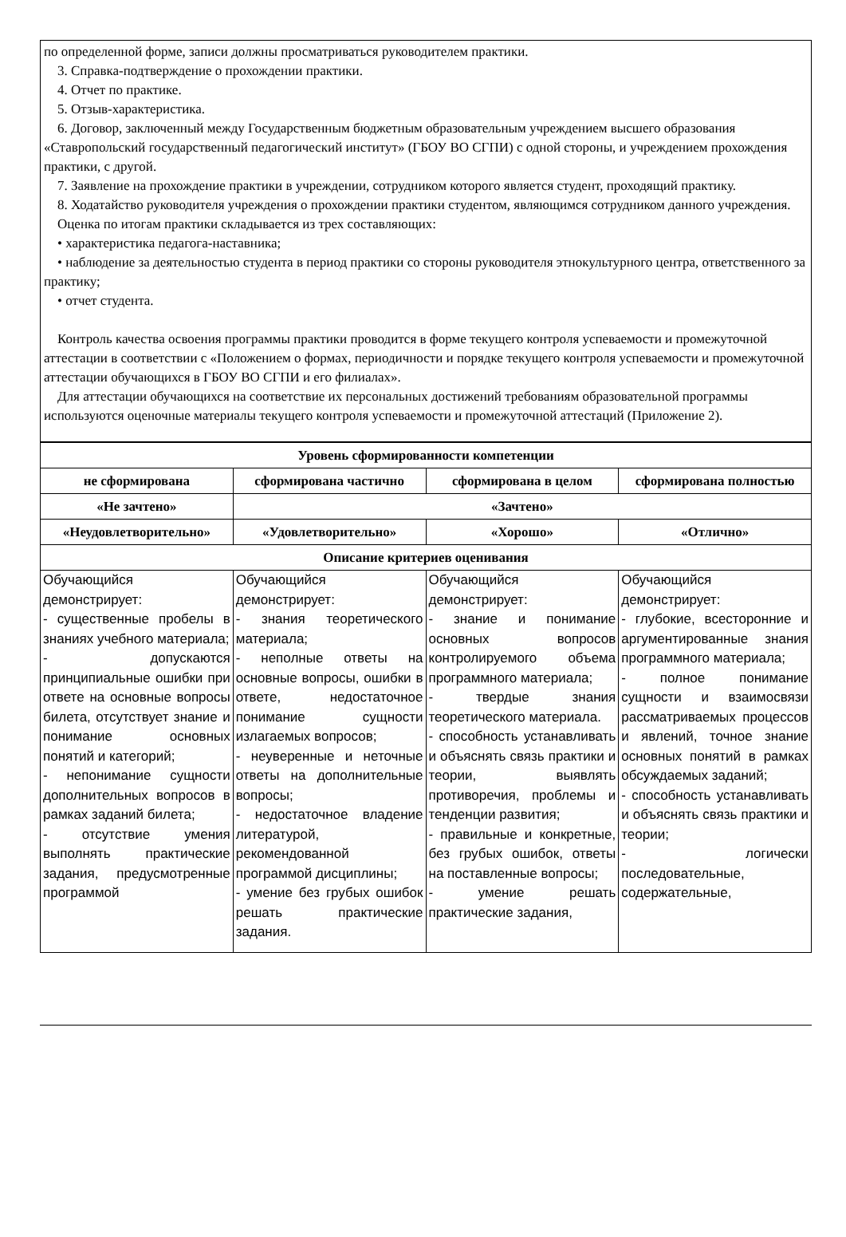по определенной форме, записи должны просматриваться руководителем практики.
3. Справка-подтверждение о прохождении практики.
4. Отчет по практике.
5. Отзыв-характеристика.
6. Договор, заключенный между Государственным бюджетным образовательным учреждением высшего образования «Ставропольский государственный педагогический институт» (ГБОУ ВО СГПИ) с одной стороны, и учреждением прохождения практики, с другой.
7. Заявление на прохождение практики в учреждении, сотрудником которого является студент, проходящий практику.
8. Ходатайство руководителя учреждения о прохождении практики студентом, являющимся сотрудником данного учреждения.
Оценка по итогам практики складывается из трех составляющих:
• характеристика педагога-наставника;
• наблюдение за деятельностью студента в период практики со стороны руководителя этнокультурного центра, ответственного за практику;
• отчет студента.
Контроль качества освоения программы практики проводится в форме текущего контроля успеваемости и промежуточной аттестации в соответствии с «Положением о формах, периодичности и порядке текущего контроля успеваемости и промежуточной аттестации обучающихся в ГБОУ ВО СГПИ и его филиалах».
Для аттестации обучающихся на соответствие их персональных достижений требованиям образовательной программы используются оценочные материалы текущего контроля успеваемости и промежуточной аттестаций (Приложение 2).
| Уровень сформированности компетенции | | | |
| --- | --- | --- | --- |
| не сформирована | сформирована частично | сформирована в целом | сформирована полностью |
| «Не зачтено» | «Зачтено» | | |
| «Неудовлетворительно» | «Удовлетворительно» | «Хорошо» | «Отлично» |
| Описание критериев оценивания | | | |
| Обучающийся демонстрирует: - существенные пробелы в знаниях учебного материала; - допускаются принципиальные ошибки при ответе на основные вопросы билета, отсутствует знание и понимание основных понятий и категорий; - непонимание сущности дополнительных вопросов в рамках заданий билета; - отсутствие умения выполнять практические задания, предусмотренные программой | Обучающийся демонстрирует: - знания теоретического материала; - неполные ответы на основные вопросы, ошибки в ответе, недостаточное понимание сущности излагаемых вопросов; - неуверенные и неточные ответы на дополнительные вопросы; - недостаточное владение литературой, рекомендованной программой дисциплины; - умение без грубых ошибок решать практические задания. | Обучающийся демонстрирует: - знание и понимание основных вопросов контролируемого объема программного материала; - твердые знания теоретического материала. - способность устанавливать и объяснять связь практики и теории, выявлять противоречия, проблемы и тенденции развития; - правильные и конкретные, без грубых ошибок, ответы на поставленные вопросы; - умение решать практические задания, | Обучающийся демонстрирует: - глубокие, всесторонние и аргументированные знания программного материала; - полное понимание сущности и взаимосвязи рассматриваемых процессов и явлений, точное знание основных понятий в рамках обсуждаемых заданий; - способность устанавливать и объяснять связь практики и теории; - логически последовательные, содержательные, |